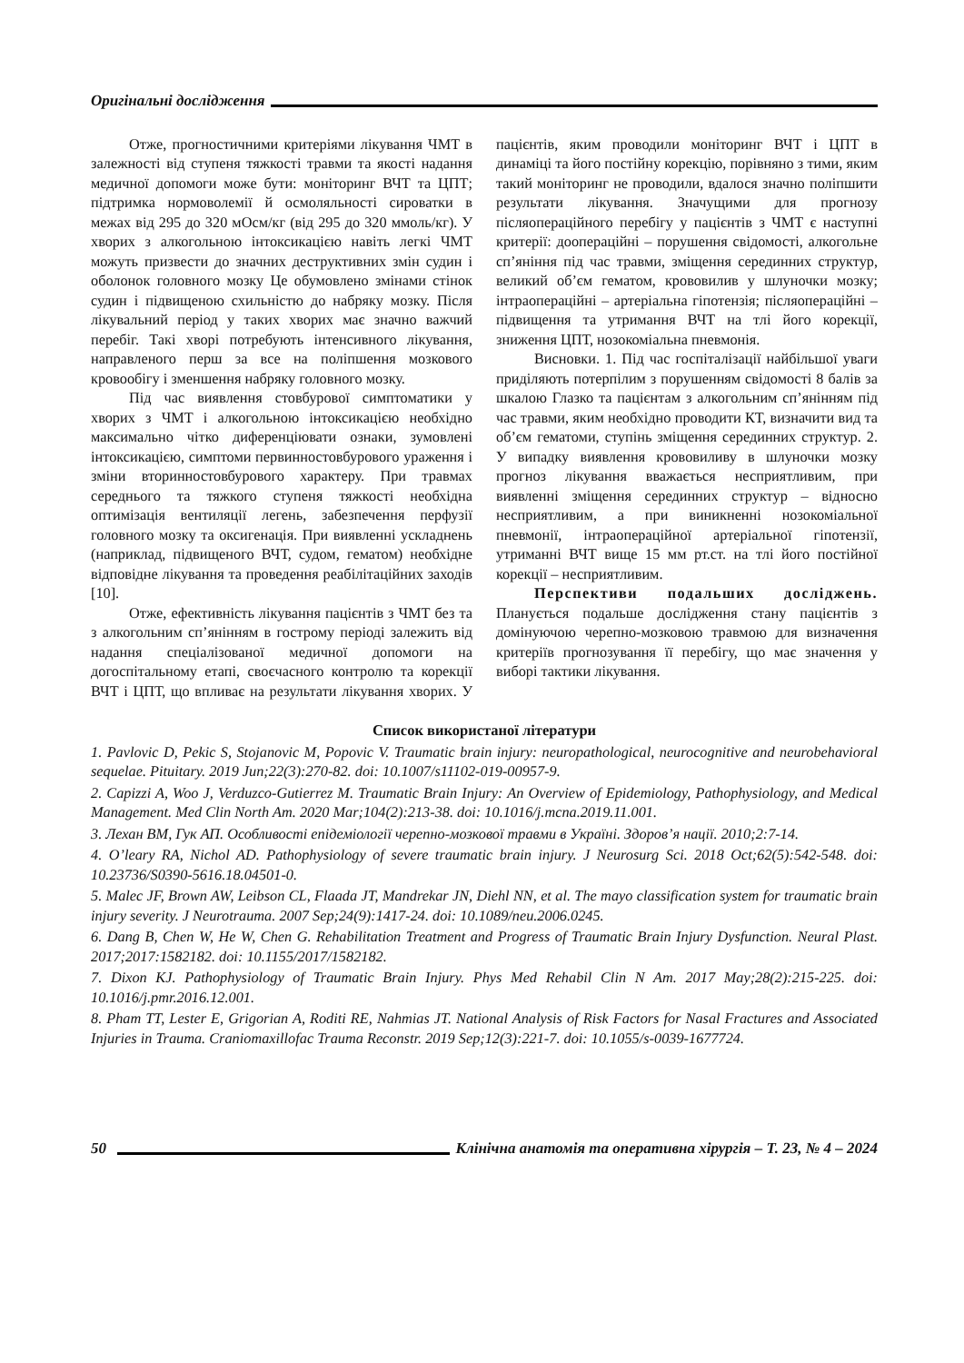Оригінальні дослідження
Отже, прогностичними критеріями лікування ЧМТ в залежності від ступеня тяжкості травми та якості надання медичної допомоги може бути: моніторинг ВЧТ та ЦПТ; підтримка нормоволемії й осмоляльності сироватки в межах від 295 до 320 мОсм/кг (від 295 до 320 ммоль/кг). У хворих з алкогольною інтоксикацією навіть легкі ЧМТ можуть призвести до значних деструктивних змін судин і оболонок головного мозку Це обумовлено змінами стінок судин і підвищеною схильністю до набряку мозку. Після лікувальний період у таких хворих має значно важчий перебіг. Такі хворі потребують інтенсивного лікування, направленого перш за все на поліпшення мозкового кровообігу і зменшення набряку головного мозку.
Під час виявлення стовбурової симптоматики у хворих з ЧМТ і алкогольною інтоксикацією необхідно максимально чітко диференціювати ознаки, зумовлені інтоксикацією, симптоми первинностовбурового ураження і зміни вторинностовбурового характеру. При травмах середнього та тяжкого ступеня тяжкості необхідна оптимізація вентиляції легень, забезпечення перфузії головного мозку та оксигенація. При виявленні ускладнень (наприклад, підвищеного ВЧТ, судом, гематом) необхідне відповідне лікування та проведення реабілітаційних заходів [10].
Отже, ефективність лікування пацієнтів з ЧМТ без та з алкогольним сп’янінням в гострому періоді залежить від надання спеціалізованої медичної допомоги на догоспітальному етапі, своєчасного контролю та корекції ВЧТ і ЦПТ, що впливає на результати лікування хворих. У пацієнтів, яким проводили моніторинг ВЧТ і ЦПТ в динаміці та його постійну корекцію, порівняно з тими, яким такий моніторинг не проводили, вдалося значно поліпшити результати лікування. Значущими для прогнозу післяопераційного перебігу у пацієнтів з ЧМТ є наступні критерії: доопераційні – порушення свідомості, алкогольне сп’яніння під час травми, зміщення серединних структур, великий об’єм гематом, крововилив у шлуночки мозку; інтраопераційні – артеріальна гіпотензія; післяопераційні – підвищення та утримання ВЧТ на тлі його корекції, зниження ЦПТ, нозокоміальна пневмонія.
Висновки. 1. Під час госпіталізації найбільшої уваги приділяють потерпілим з порушенням свідомості 8 балів за шкалою Глазко та пацієнтам з алкогольним сп’янінням під час травми, яким необхідно проводити КТ, визначити вид та об’єм гематоми, ступінь зміщення серединних структур. 2. У випадку виявлення крововиливу в шлуночки мозку прогноз лікування вважається несприятливим, при виявленні зміщення серединних структур – відносно несприятливим, а при виникненні нозокоміальної пневмонії, інтраопераційної артеріальної гіпотензії, утриманні ВЧТ вище 15 мм рт.ст. на тлі його постійної корекції – несприятливим.
Перспективи подальших досліджень. Планується подальше дослідження стану пацієнтів з домінуючою черепно-мозковою травмою для визначення критеріїв прогнозування її перебігу, що має значення у виборі тактики лікування.
Список використаної літератури
1. Pavlovic D, Pekic S, Stojanovic M, Popovic V. Traumatic brain injury: neuropathological, neurocognitive and neurobehavioral sequelae. Pituitary. 2019 Jun;22(3):270-82. doi: 10.1007/s11102-019-00957-9.
2. Capizzi A, Woo J, Verduzco-Gutierrez M. Traumatic Brain Injury: An Overview of Epidemiology, Pathophysiology, and Medical Management. Med Clin North Am. 2020 Mar;104(2):213-38. doi: 10.1016/j.mcna.2019.11.001.
3. Лехан ВМ, Гук АП. Особливості епідеміології черепно-мозкової травми в Україні. Здоров’я нації. 2010;2:7-14.
4. O’leary RA, Nichol AD. Pathophysiology of severe traumatic brain injury. J Neurosurg Sci. 2018 Oct;62(5):542-548. doi: 10.23736/S0390-5616.18.04501-0.
5. Malec JF, Brown AW, Leibson CL, Flaada JT, Mandrekar JN, Diehl NN, et al. The mayo classification system for traumatic brain injury severity. J Neurotrauma. 2007 Sep;24(9):1417-24. doi: 10.1089/neu.2006.0245.
6. Dang B, Chen W, He W, Chen G. Rehabilitation Treatment and Progress of Traumatic Brain Injury Dysfunction. Neural Plast. 2017;2017:1582182. doi: 10.1155/2017/1582182.
7. Dixon KJ. Pathophysiology of Traumatic Brain Injury. Phys Med Rehabil Clin N Am. 2017 May;28(2):215-225. doi: 10.1016/j.pmr.2016.12.001.
8. Pham TT, Lester E, Grigorian A, Roditi RE, Nahmias JT. National Analysis of Risk Factors for Nasal Fractures and Associated Injuries in Trauma. Craniomaxillofac Trauma Reconstr. 2019 Sep;12(3):221-7. doi: 10.1055/s-0039-1677724.
50 Клінічна анатомія та оперативна хірургія – Т. 23, № 4 – 2024